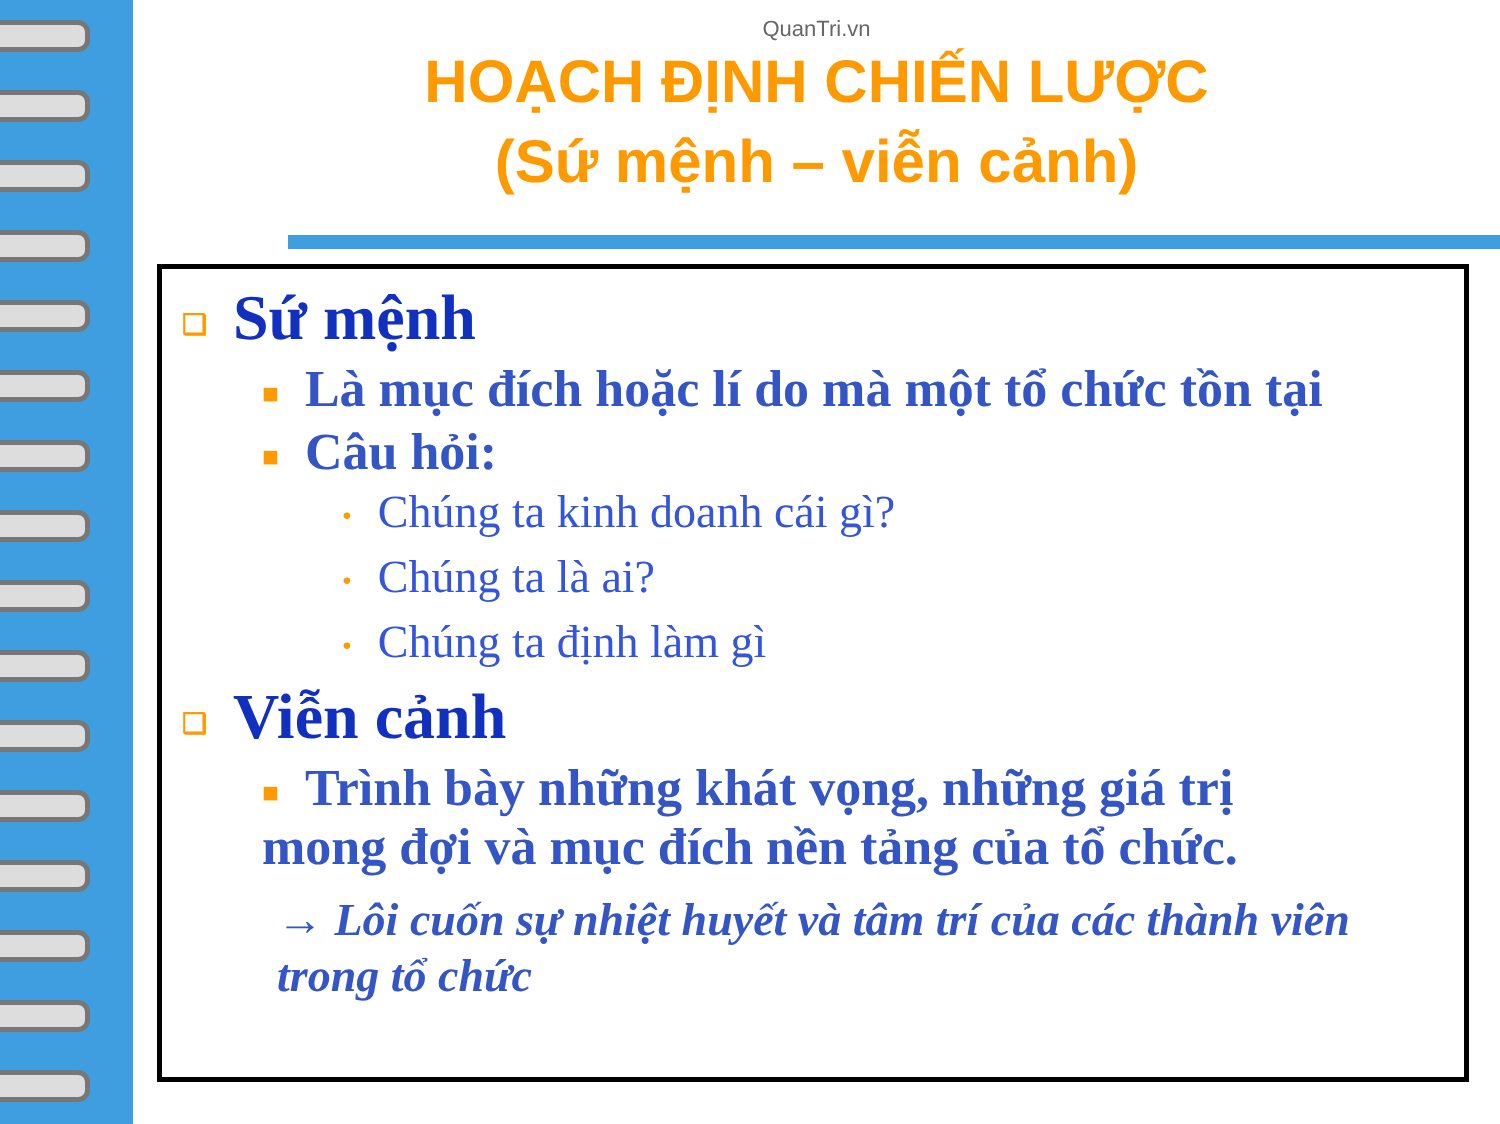QuanTri.vn
HOẠCH ĐỊNH CHIẾN LƯỢC
(Sứ mệnh – viễn cảnh)
❑ Sứ mệnh
■ Là mục đích hoặc lí do mà một tổ chức tồn tại
■ Câu hỏi:
• Chúng ta kinh doanh cái gì?
• Chúng ta là ai?
• Chúng ta định làm gì
❑ Viễn cảnh
■ Trình bày những khát vọng, những giá trị
mong đợi và mục đích nền tảng của tổ chức.
→ Lôi cuốn sự nhiệt huyết và tâm trí của các thành viên
trong tổ chức